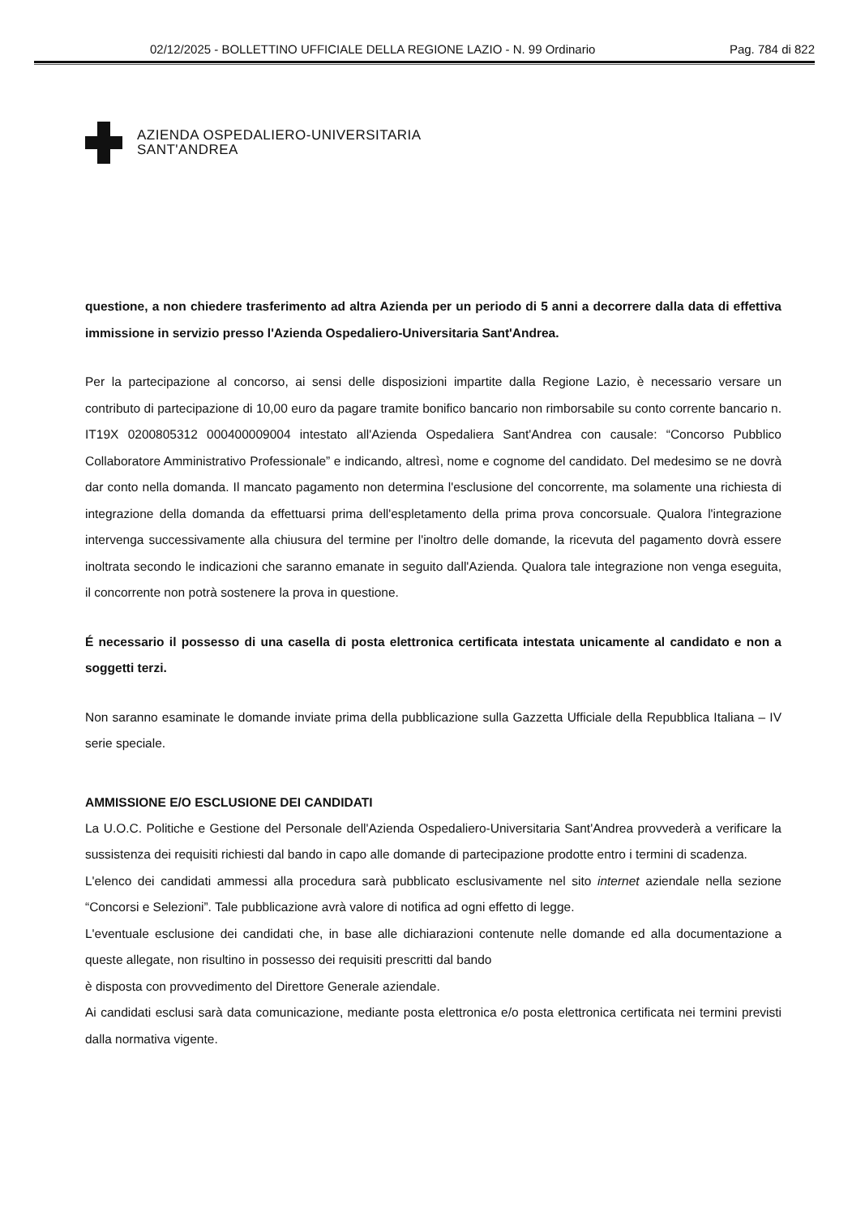02/12/2025 - BOLLETTINO UFFICIALE DELLA REGIONE LAZIO - N. 99 Ordinario Pag. 784 di 822
AZIENDA OSPEDALIERO-UNIVERSITARIA
SANT'ANDREA
questione, a non chiedere trasferimento ad altra Azienda per un periodo di 5 anni a decorrere dalla data di effettiva immissione in servizio presso l'Azienda Ospedaliero-Universitaria Sant'Andrea.
Per la partecipazione al concorso, ai sensi delle disposizioni impartite dalla Regione Lazio, è necessario versare un contributo di partecipazione di 10,00 euro da pagare tramite bonifico bancario non rimborsabile su conto corrente bancario n. IT19X 0200805312 000400009004 intestato all'Azienda Ospedaliera Sant'Andrea con causale: “Concorso Pubblico Collaboratore Amministrativo Professionale” e indicando, altresì, nome e cognome del candidato. Del medesimo se ne dovrà dar conto nella domanda. Il mancato pagamento non determina l'esclusione del concorrente, ma solamente una richiesta di integrazione della domanda da effettuarsi prima dell'espletamento della prima prova concorsuale. Qualora l'integrazione intervenga successivamente alla chiusura del termine per l'inoltro delle domande, la ricevuta del pagamento dovrà essere inoltrata secondo le indicazioni che saranno emanate in seguito dall'Azienda. Qualora tale integrazione non venga eseguita, il concorrente non potrà sostenere la prova in questione.
É necessario il possesso di una casella di posta elettronica certificata intestata unicamente al candidato e non a soggetti terzi.
Non saranno esaminate le domande inviate prima della pubblicazione sulla Gazzetta Ufficiale della Repubblica Italiana – IV serie speciale.
AMMISSIONE E/O ESCLUSIONE DEI CANDIDATI
La U.O.C. Politiche e Gestione del Personale dell'Azienda Ospedaliero-Universitaria Sant'Andrea provvederà a verificare la sussistenza dei requisiti richiesti dal bando in capo alle domande di partecipazione prodotte entro i termini di scadenza.
L'elenco dei candidati ammessi alla procedura sarà pubblicato esclusivamente nel sito internet aziendale nella sezione “Concorsi e Selezioni”. Tale pubblicazione avrà valore di notifica ad ogni effetto di legge.
L'eventuale esclusione dei candidati che, in base alle dichiarazioni contenute nelle domande ed alla documentazione a queste allegate, non risultino in possesso dei requisiti prescritti dal bando
è disposta con provvedimento del Direttore Generale aziendale.
Ai candidati esclusi sarà data comunicazione, mediante posta elettronica e/o posta elettronica certificata nei termini previsti dalla normativa vigente.